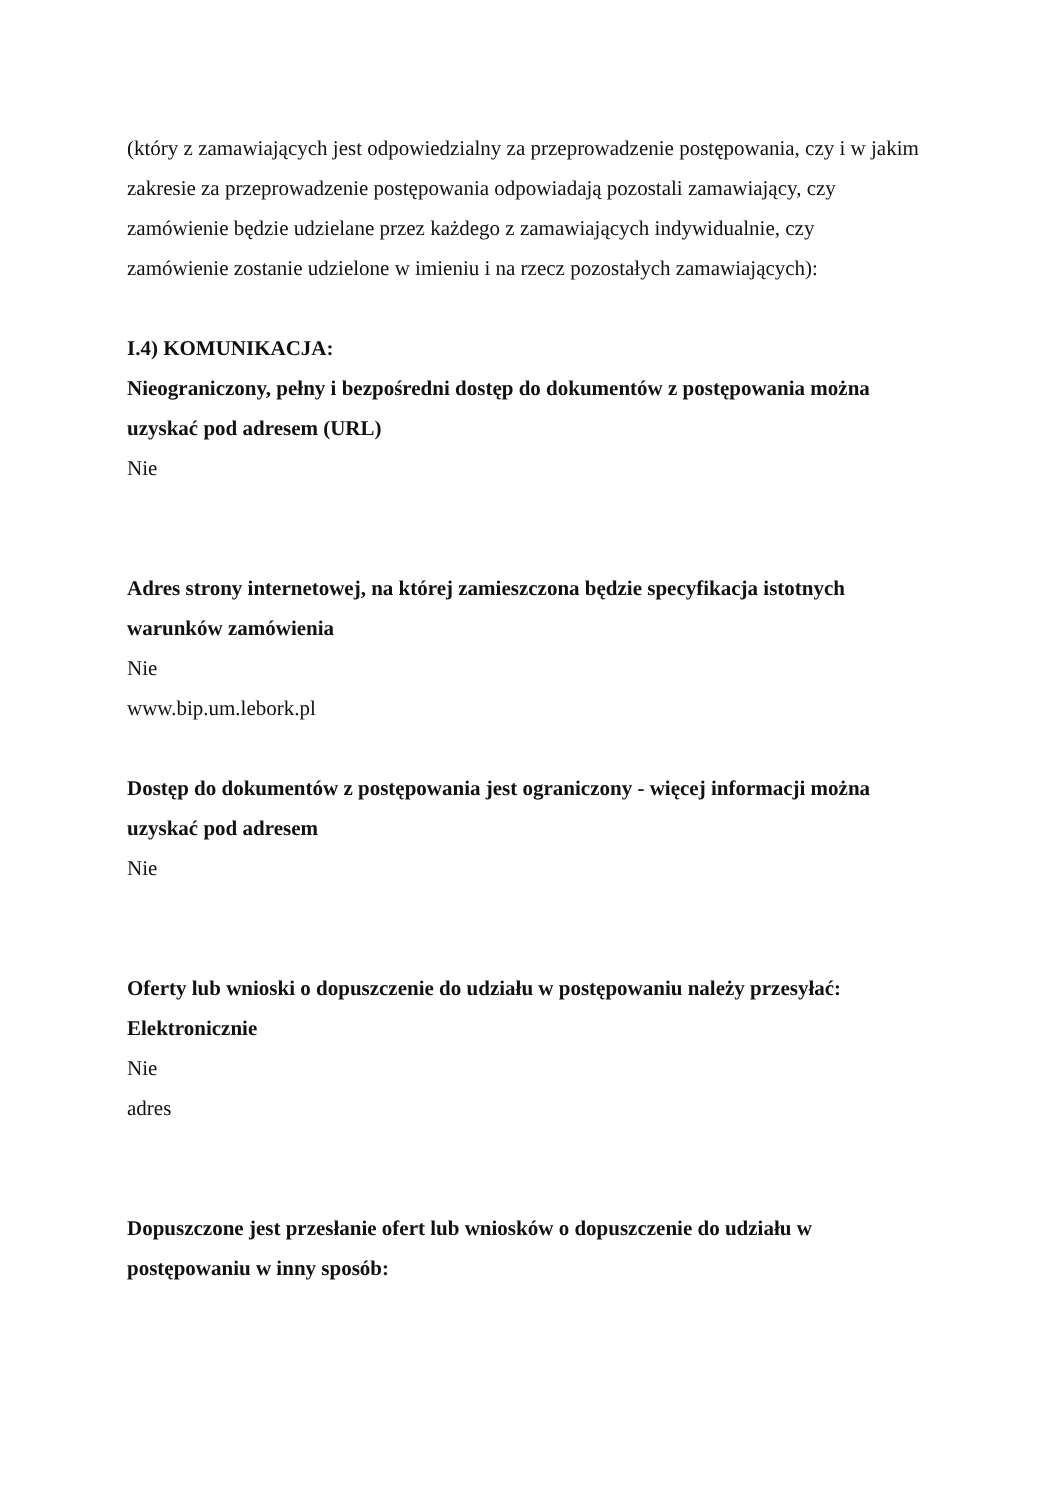(który z zamawiających jest odpowiedzialny za przeprowadzenie postępowania, czy i w jakim zakresie za przeprowadzenie postępowania odpowiadają pozostali zamawiający, czy zamówienie będzie udzielane przez każdego z zamawiających indywidualnie, czy zamówienie zostanie udzielone w imieniu i na rzecz pozostałych zamawiających):
I.4) KOMUNIKACJA:
Nieograniczony, pełny i bezpośredni dostęp do dokumentów z postępowania można uzyskać pod adresem (URL)
Nie
Adres strony internetowej, na której zamieszczona będzie specyfikacja istotnych warunków zamówienia
Nie
www.bip.um.lebork.pl
Dostęp do dokumentów z postępowania jest ograniczony - więcej informacji można uzyskać pod adresem
Nie
Oferty lub wnioski o dopuszczenie do udziału w postępowaniu należy przesyłać:
Elektronicznie
Nie
adres
Dopuszczone jest przesłanie ofert lub wniosków o dopuszczenie do udziału w postępowaniu w inny sposób: